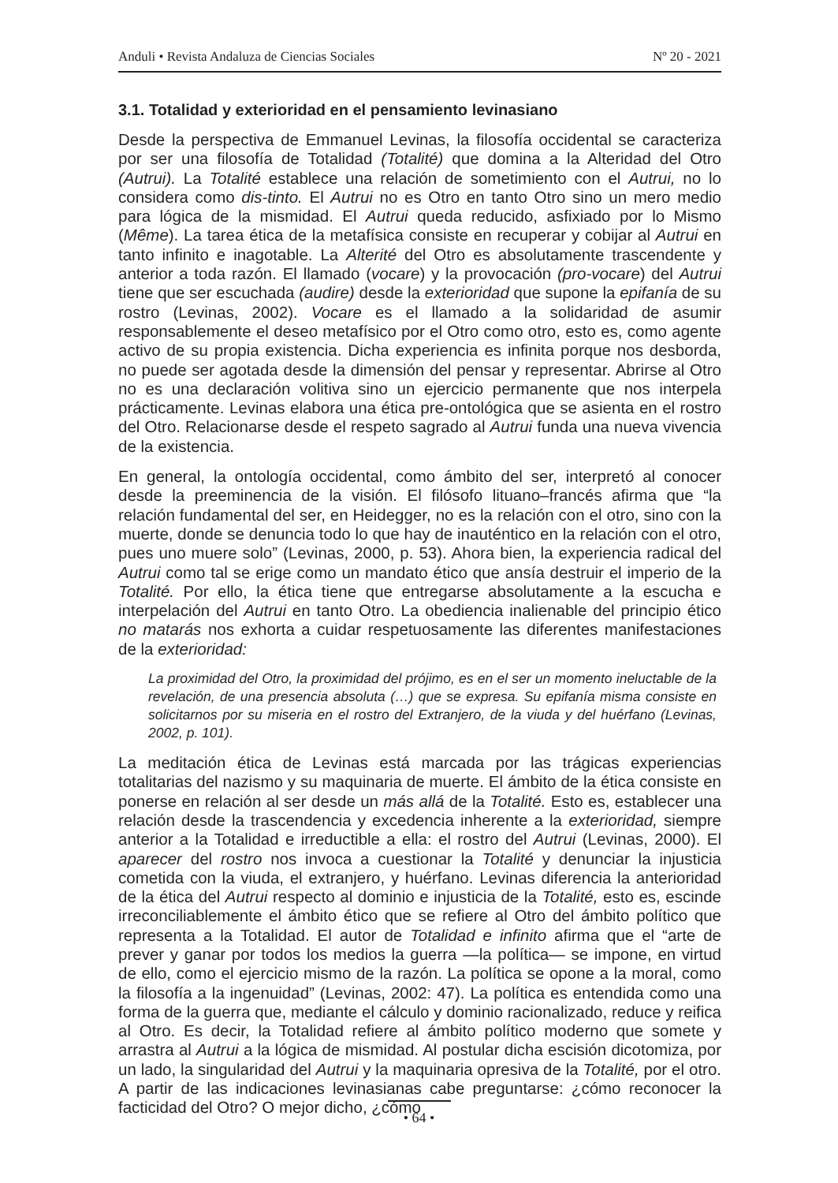Anduli • Revista Andaluza de Ciencias Sociales Nº 20 - 2021
3.1. Totalidad y exterioridad en el pensamiento levinasiano
Desde la perspectiva de Emmanuel Levinas, la filosofía occidental se caracteriza por ser una filosofía de Totalidad (Totalité) que domina a la Alteridad del Otro (Autrui). La Totalité establece una relación de sometimiento con el Autrui, no lo considera como dis-tinto. El Autrui no es Otro en tanto Otro sino un mero medio para lógica de la mismidad. El Autrui queda reducido, asfixiado por lo Mismo (Même). La tarea ética de la metafísica consiste en recuperar y cobijar al Autrui en tanto infinito e inagotable. La Alterité del Otro es absolutamente trascendente y anterior a toda razón. El llamado (vocare) y la provocación (pro-vocare) del Autrui tiene que ser escuchada (audire) desde la exterioridad que supone la epifanía de su rostro (Levinas, 2002). Vocare es el llamado a la solidaridad de asumir responsablemente el deseo metafísico por el Otro como otro, esto es, como agente activo de su propia existencia. Dicha experiencia es infinita porque nos desborda, no puede ser agotada desde la dimensión del pensar y representar. Abrirse al Otro no es una declaración volitiva sino un ejercicio permanente que nos interpela prácticamente. Levinas elabora una ética pre-ontológica que se asienta en el rostro del Otro. Relacionarse desde el respeto sagrado al Autrui funda una nueva vivencia de la existencia.
En general, la ontología occidental, como ámbito del ser, interpretó al conocer desde la preeminencia de la visión. El filósofo lituano–francés afirma que “la relación fundamental del ser, en Heidegger, no es la relación con el otro, sino con la muerte, donde se denuncia todo lo que hay de inauténtico en la relación con el otro, pues uno muere solo” (Levinas, 2000, p. 53). Ahora bien, la experiencia radical del Autrui como tal se erige como un mandato ético que ansía destruir el imperio de la Totalité. Por ello, la ética tiene que entregarse absolutamente a la escucha e interpelación del Autrui en tanto Otro. La obediencia inalienable del principio ético no matarás nos exhorta a cuidar respetuosamente las diferentes manifestaciones de la exterioridad:
La proximidad del Otro, la proximidad del prójimo, es en el ser un momento ineluctable de la revelación, de una presencia absoluta (…) que se expresa. Su epifanía misma consiste en solicitarnos por su miseria en el rostro del Extranjero, de la viuda y del huérfano (Levinas, 2002, p. 101).
La meditación ética de Levinas está marcada por las trágicas experiencias totalitarias del nazismo y su maquinaria de muerte. El ámbito de la ética consiste en ponerse en relación al ser desde un más allá de la Totalité. Esto es, establecer una relación desde la trascendencia y excedencia inherente a la exterioridad, siempre anterior a la Totalidad e irreductible a ella: el rostro del Autrui (Levinas, 2000). El aparecer del rostro nos invoca a cuestionar la Totalité y denunciar la injusticia cometida con la viuda, el extranjero, y huérfano. Levinas diferencia la anterioridad de la ética del Autrui respecto al dominio e injusticia de la Totalité, esto es, escinde irreconciliablemente el ámbito ético que se refiere al Otro del ámbito político que representa a la Totalidad. El autor de Totalidad e infinito afirma que el “arte de prever y ganar por todos los medios la guerra —la política— se impone, en virtud de ello, como el ejercicio mismo de la razón. La política se opone a la moral, como la filosofía a la ingenuidad” (Levinas, 2002: 47). La política es entendida como una forma de la guerra que, mediante el cálculo y dominio racionalizado, reduce y reifica al Otro. Es decir, la Totalidad refiere al ámbito político moderno que somete y arrastra al Autrui a la lógica de mismidad. Al postular dicha escisión dicotomiza, por un lado, la singularidad del Autrui y la maquinaria opresiva de la Totalité, por el otro. A partir de las indicaciones levinasianas cabe preguntarse: ¿cómo reconocer la facticidad del Otro? O mejor dicho, ¿cómo
• 64 •